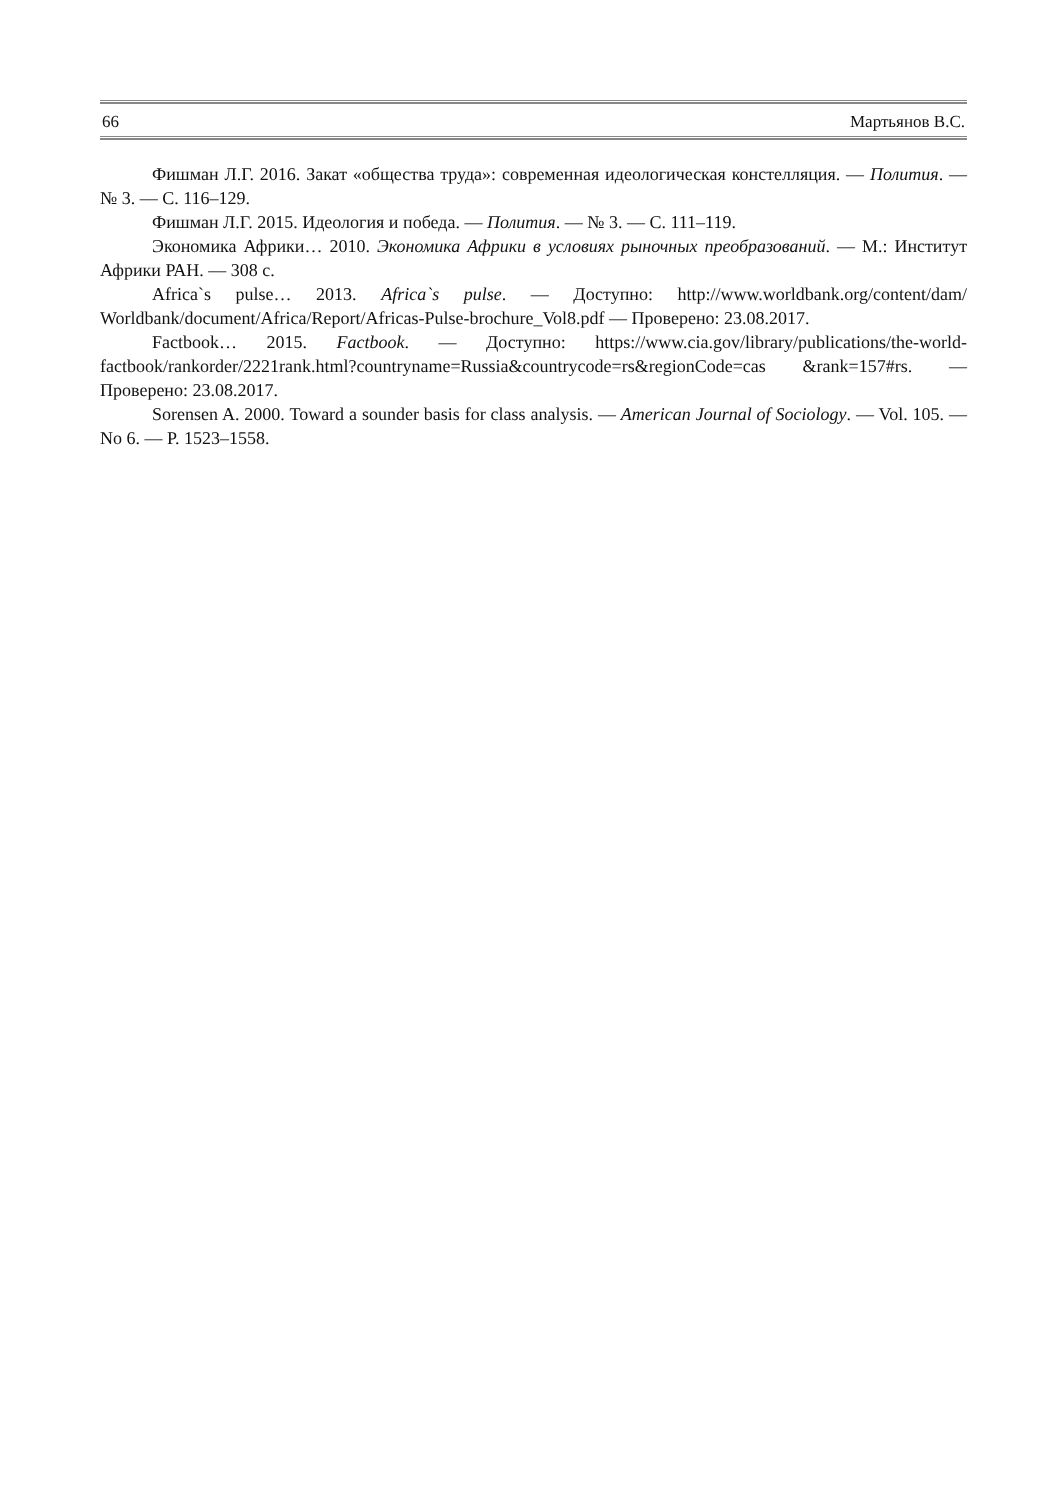66 Мартьянов В.С.
Фишман Л.Г. 2016. Закат «общества труда»: современная идеологическая констелляция. — Полития. — № 3. — С. 116–129.
Фишман Л.Г. 2015. Идеология и победа. — Полития. — № 3. — С. 111–119.
Экономика Африки… 2010. Экономика Африки в условиях рыночных преобразований. — М.: Институт Африки РАН. — 308 с.
Africa`s pulse… 2013. Africa`s pulse. — Доступно: http://www.worldbank.org/content/dam/ Worldbank/document/Africa/Report/Africas-Pulse-brochure_Vol8.pdf — Проверено: 23.08.2017.
Factbook… 2015. Factbook. — Доступно: https://www.cia.gov/library/publications/the-world-factbook/rankorder/2221rank.html?countryname=Russia&countrycode=rs&regionCode=cas &rank=157#rs. — Проверено: 23.08.2017.
Sorensen A. 2000. Toward a sounder basis for class analysis. — American Journal of Sociology. — Vol. 105. — No 6. — P. 1523–1558.